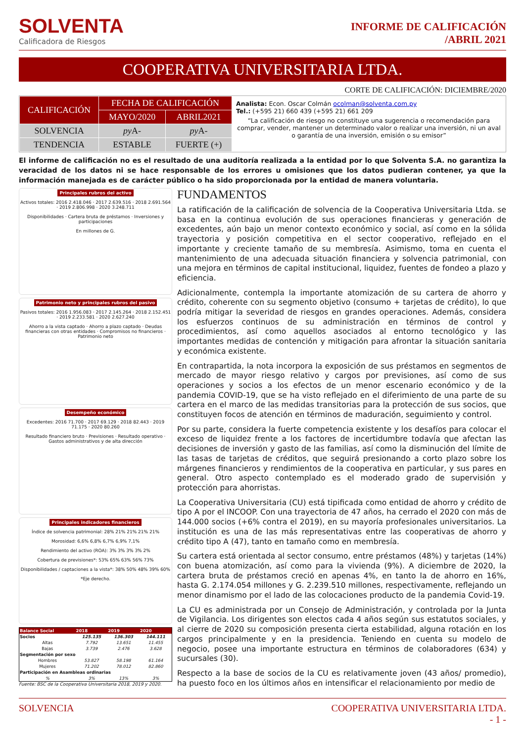SOLVENTA
Calificadora de Riesgos
INFORME DE CALIFICACIÓN
/ABRIL 2021
COOPERATIVA UNIVERSITARIA LTDA.
CORTE DE CALIFICACIÓN: DICIEMBRE/2020
| CALIFICACIÓN | FECHA DE CALIFICACIÓN | |
| --- | --- | --- |
| | MAYO/2020 | ABRIL2021 |
| SOLVENCIA | py A- | py A- |
| TENDENCIA | ESTABLE | FUERTE (+) |
Analista: Econ. Oscar Colmán ocolman@solventa.com.py
Tel.: (+595 21) 660 439 (+595 21) 661 209
“La calificación de riesgo no constituye una sugerencia o recomendación para comprar, vender, mantener un determinado valor o realizar una inversión, ni un aval o garantía de una inversión, emisión o su emisor”
El informe de calificación no es el resultado de una auditoría realizada a la entidad por lo que Solventa S.A. no garantiza la veracidad de los datos ni se hace responsable de los errores u omisiones que los datos pudieran contener, ya que la información manejada es de carácter público o ha sido proporcionada por la entidad de manera voluntaria.
Principales rubros del activo
Activos totales: 2016 2.418.046 · 2017 2.639.516 · 2018 2.691.564 · 2019 2.806.998 · 2020 3.248.711
Disponibilidades · Cartera bruta de préstamos · Inversiones y participaciones
En millones de G.
Patrimonio neto y principales rubros del pasivo
Pasivos totales: 2016 1.956.083 · 2017 2.145.264 · 2018 2.152.451 · 2019 2.233.581 · 2020 2.627.240
Ahorro a la vista captado · Ahorro a plazo captado · Deudas financieras con otras entidades · Compromisos no financieros · Patrimonio neto
Desempeño económico
Excedentes: 2016 71.700 · 2017 69.129 · 2018 82.443 · 2019 71.175 · 2020 80.260
Resultado financiero bruto · Previsiones · Resultado operativo · Gastos administrativos y de alta dirección
Principales indicadores financieros
Índice de solvencia patrimonial: 28% 21% 21% 21% 21%
Morosidad: 6,6% 6,8% 6,7% 6,9% 7,1%
Rendimiento del activo (ROA): 3% 3% 3% 3% 2%
Cobertura de previsiones*: 53% 65% 63% 56% 73%
Disponibilidades / captaciones a la vista*: 38% 50% 48% 39% 60%
*Eje derecho.
| Balance Social | 2018 | 2019 | 2020 |
| --- | --- | --- | --- |
| Socios | 125.135 | 136.303 | 144.111 |
| Altas | 7.792 | 13.651 | 11.455 |
| Bajas | 3.739 | 2.476 | 3.628 |
| Segmentación por sexo | | | |
| Hombres | 53.827 | 58.198 | 61.164 |
| Mujeres | 71.202 | 78.012 | 82.860 |
| Participación en Asambleas ordinarias | | | |
| % | 3% | 13% | 3% |
Fuente: BSC de la Cooperativa Universitaria 2018, 2019 y 2020.
FUNDAMENTOS
La ratificación de la calificación de solvencia de la Cooperativa Universitaria Ltda. se basa en la continua evolución de sus operaciones financieras y generación de excedentes, aún bajo un menor contexto económico y social, así como en la sólida trayectoria y posición competitiva en el sector cooperativo, reflejado en el importante y creciente tamaño de su membresía. Asimismo, toma en cuenta el mantenimiento de una adecuada situación financiera y solvencia patrimonial, con una mejora en términos de capital institucional, liquidez, fuentes de fondeo a plazo y eficiencia.
Adicionalmente, contempla la importante atomización de su cartera de ahorro y crédito, coherente con su segmento objetivo (consumo + tarjetas de crédito), lo que podría mitigar la severidad de riesgos en grandes operaciones. Además, considera los esfuerzos continuos de su administración en términos de control y procedimientos, así como aquellos asociados al entorno tecnológico y las importantes medidas de contención y mitigación para afrontar la situación sanitaria y económica existente.
En contrapartida, la nota incorpora la exposición de sus préstamos en segmentos de mercado de mayor riesgo relativo y cargos por previsiones, así como de sus operaciones y socios a los efectos de un menor escenario económico y de la pandemia COVID-19, que se ha visto reflejado en el diferimiento de una parte de su cartera en el marco de las medidas transitorias para la protección de sus socios, que constituyen focos de atención en términos de maduración, seguimiento y control.
Por su parte, considera la fuerte competencia existente y los desafíos para colocar el exceso de liquidez frente a los factores de incertidumbre todavía que afectan las decisiones de inversión y gasto de las familias, así como la disminución del límite de las tasas de tarjetas de créditos, que seguirá presionando a corto plazo sobre los márgenes financieros y rendimientos de la cooperativa en particular, y sus pares en general. Otro aspecto contemplado es el moderado grado de supervisión y protección para ahorristas.
La Cooperativa Universitaria (CU) está tipificada como entidad de ahorro y crédito de tipo A por el INCOOP. Con una trayectoria de 47 años, ha cerrado el 2020 con más de 144.000 socios (+6% contra el 2019), en su mayoría profesionales universitarios. La institución es una de las más representativas entre las cooperativas de ahorro y crédito tipo A (47), tanto en tamaño como en membresía.
Su cartera está orientada al sector consumo, entre préstamos (48%) y tarjetas (14%) con buena atomización, así como para la vivienda (9%). A diciembre de 2020, la cartera bruta de préstamos creció en apenas 4%, en tanto la de ahorro en 16%, hasta G. 2.174.054 millones y G. 2.239.510 millones, respectivamente, reflejando un menor dinamismo por el lado de las colocaciones producto de la pandemia Covid-19.
La CU es administrada por un Consejo de Administración, y controlada por la Junta de Vigilancia. Los dirigentes son electos cada 4 años según sus estatutos sociales, y al cierre de 2020 su composición presenta cierta estabilidad, alguna rotación en los cargos principalmente y en la presidencia. Teniendo en cuenta su modelo de negocio, posee una importante estructura en términos de colaboradores (634) y sucursales (30).
Respecto a la base de socios de la CU es relativamente joven (43 años/ promedio), ha puesto foco en los últimos años en intensificar el relacionamiento por medio de
SOLVENCIA COOPERATIVA UNIVERSITARIA LTDA.
- 1 -